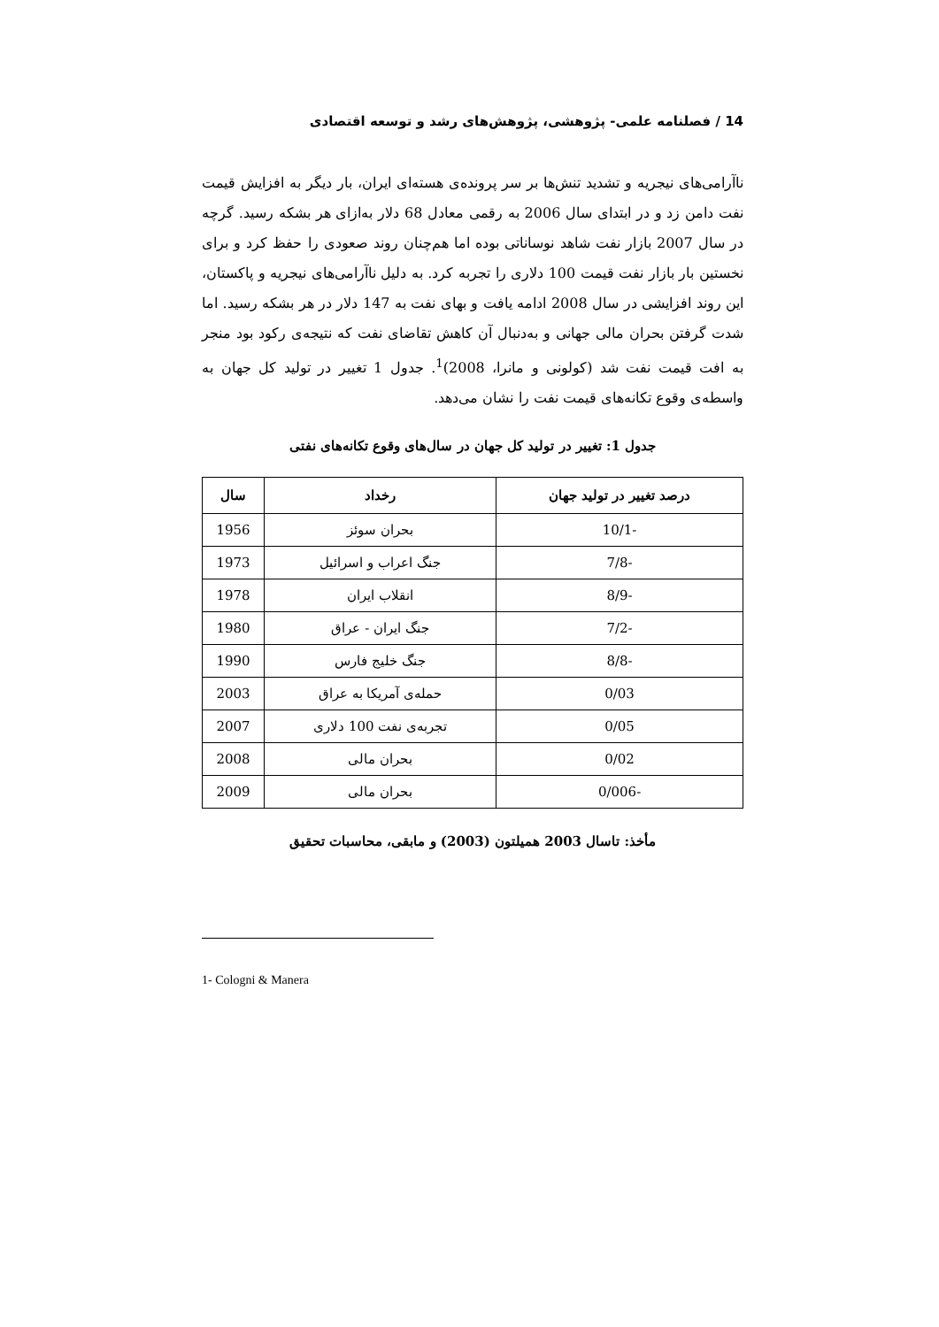14 / فصلنامه علمی- پژوهشی، پژوهش‌های رشد و توسعه اقتصادی
ناآرامی‌های نیجریه و تشدید تنش‌ها بر سر پرونده‌ی هسته‌ای ایران، بار دیگر به افزایش قیمت نفت دامن زد و در ابتدای سال 2006 به رقمی معادل 68 دلار به‌ازای هر بشکه رسید. گرچه در سال 2007 بازار نفت شاهد نوساناتی بوده اما هم‌چنان روند صعودی را حفظ کرد و برای نخستین بار بازار نفت قیمت 100 دلاری را تجربه کرد. به دلیل ناآرامی‌های نیجریه و پاکستان، این روند افزایشی در سال 2008 ادامه یافت و بهای نفت به 147 دلار در هر بشکه رسید. اما شدت گرفتن بحران مالی جهانی و به‌دنبال آن کاهش تقاضای نفت که نتیجه‌ی رکود بود منجر به افت قیمت نفت شد (کولونی و مانرا، 2008)<sup>1</sup>. جدول 1 تغییر در تولید کل جهان به واسطه‌ی وقوع تکانه‌های قیمت نفت را نشان می‌دهد.
جدول 1: تغییر در تولید کل جهان در سال‌های وقوع تکانه‌های نفتی
| درصد تغییر در تولید جهان | رخداد | سال |
| --- | --- | --- |
| -10/1 | بحران سوئز | 1956 |
| -7/8 | جنگ اعراب و اسرائیل | 1973 |
| -8/9 | انقلاب ایران | 1978 |
| -7/2 | جنگ ایران - عراق | 1980 |
| -8/8 | جنگ خلیج فارس | 1990 |
| 0/03 | حمله‌ی آمریکا به عراق | 2003 |
| 0/05 | تجربه‌ی نفت 100 دلاری | 2007 |
| 0/02 | بحران مالی | 2008 |
| -0/006 | بحران مالی | 2009 |
مأخذ: تاسال 2003 همیلتون (2003) و مابقی، محاسبات تحقیق
1- Cologni & Manera